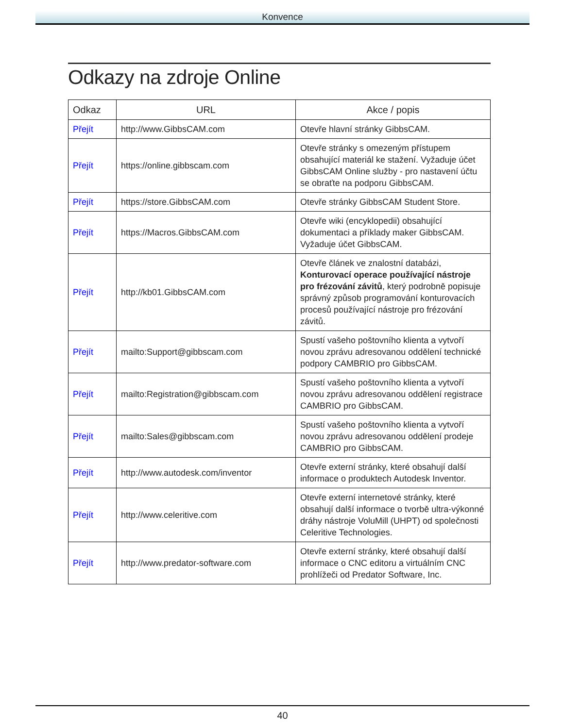Konvence
Odkazy na zdroje Online
| Odkaz | URL | Akce / popis |
| --- | --- | --- |
| Přejít | http://www.GibbsCAM.com | Otevře hlavní stránky GibbsCAM. |
| Přejít | https://online.gibbscam.com | Otevře stránky s omezeným přístupem obsahující materiál ke stažení. Vyžaduje účet GibbsCAM Online služby - pro nastavení účtu se obraťte na podporu GibbsCAM. |
| Přejít | https://store.GibbsCAM.com | Otevře stránky GibbsCAM Student Store. |
| Přejít | https://Macros.GibbsCAM.com | Otevře wiki (encyklopedii) obsahující dokumentaci a příklady maker GibbsCAM. Vyžaduje účet GibbsCAM. |
| Přejít | http://kb01.GibbsCAM.com | Otevře článek ve znalostní databázi, Konturovací operace používající nástroje pro frézování závitů , který podrobně popisuje správný způsob programování konturovacích procesů používající nástroje pro frézování závitů. |
| Přejít | mailto:Support@gibbscam.com | Spustí vašeho poštovního klienta a vytvoří novou zprávu adresovanou oddělení technické podpory CAMBRIO pro GibbsCAM. |
| Přejít | mailto:Registration@gibbscam.com | Spustí vašeho poštovního klienta a vytvoří novou zprávu adresovanou oddělení registrace CAMBRIO pro GibbsCAM. |
| Přejít | mailto:Sales@gibbscam.com | Spustí vašeho poštovního klienta a vytvoří novou zprávu adresovanou oddělení prodeje CAMBRIO pro GibbsCAM. |
| Přejít | http://www.autodesk.com/inventor | Otevře externí stránky, které obsahují další informace o produktech Autodesk Inventor. |
| Přejít | http://www.celeritive.com | Otevře externí internetové stránky, které obsahují další informace o tvorbě ultra-výkonné dráhy nástroje VoluMill (UHPT) od společnosti Celeritive Technologies. |
| Přejít | http://www.predator-software.com | Otevře externí stránky, které obsahují další informace o CNC editoru a virtuálním CNC prohlížeči od Predator Software, Inc. |
40